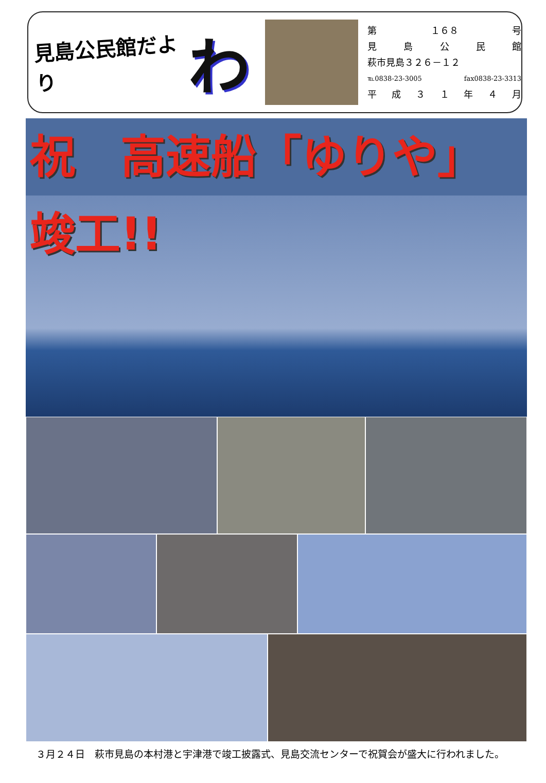見島公民館だより
わ
第 １６８ 号
見島公民館
萩市見島３２６－１２
℡0838-23-3005 fax0838-23-3313
平成 ３１ 年 ４ 月
祝　高速船「ゆりや」竣工!!
３月２４日　萩市見島の本村港と宇津港で竣工披露式、見島交流センターで祝賀会が盛大に行われました。